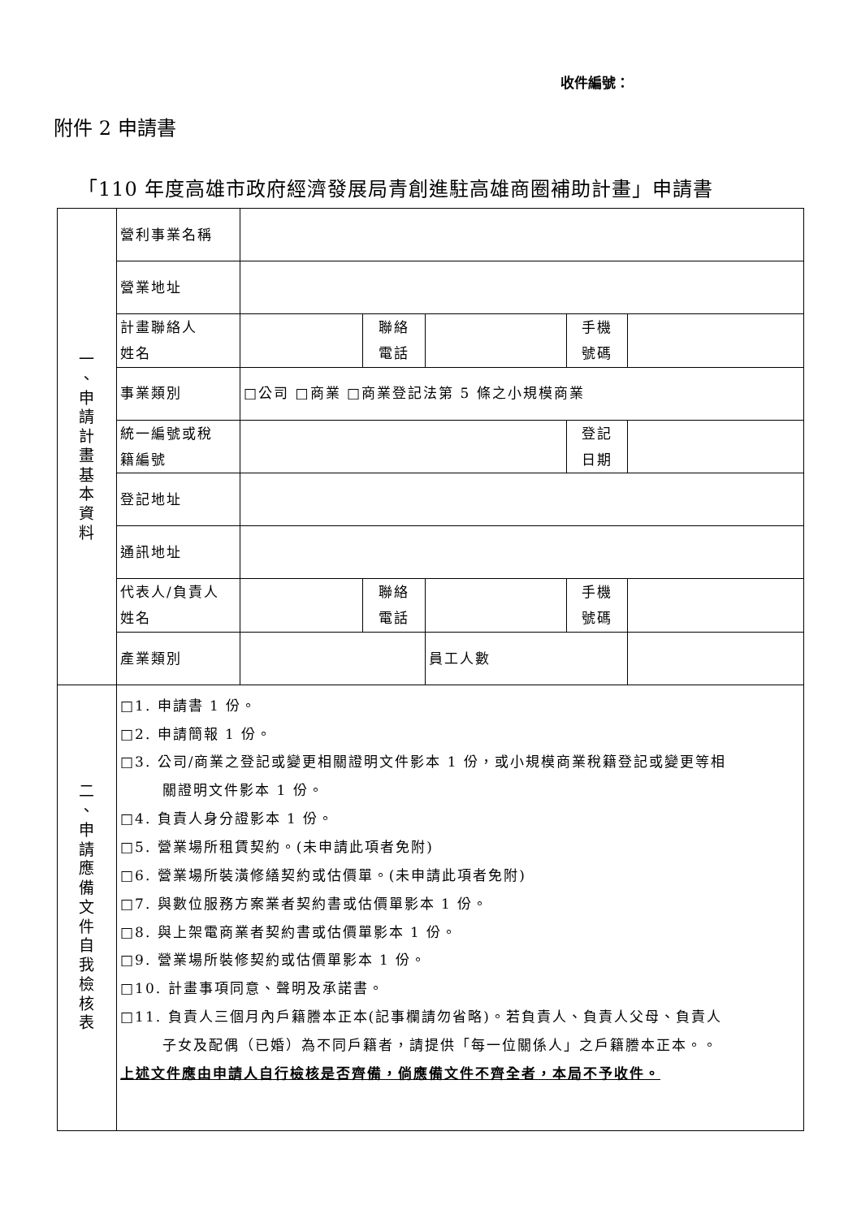收件編號：
附件 2 申請書
「110 年度高雄市政府經濟發展局青創進駐高雄商圈補助計畫」申請書
| 一 、 申 請 計 畫 基 本 資 料 | 營利事業名稱 | | | | | |
| | 營業地址 | | | | | |
| | 計畫聯絡人 姓名 | | 聯絡 電話 | | 手機 號碼 | |
| | 事業類別 | □公司 □商業 □商業登記法第 5 條之小規模商業 | | | | |
| | 統一編號或稅 籍編號 | | | | 登記 日期 | |
| | 登記地址 | | | | | |
| | 通訊地址 | | | | | |
| | 代表人/負責人 姓名 | | 聯絡 電話 | | 手機 號碼 | |
| | 產業類別 | | | 員工人數 | | |
| 二 、 申 請 應 備 文 件 自 我 檢 核 表 | □1. 申請書 1 份。 □2. 申請簡報 1 份。 □3. 公司/商業之登記或變更相關證明文件影本 1 份，或小規模商業稅籍登記或變更等相 關證明文件影本 1 份。 □4. 負責人身分證影本 1 份。 □5. 營業場所租賃契約。(未申請此項者免附) □6. 營業場所裝潢修繕契約或估價單。(未申請此項者免附) □7. 與數位服務方案業者契約書或估價單影本 1 份。 □8. 與上架電商業者契約書或估價單影本 1 份。 □9. 營業場所裝修契約或估價單影本 1 份。 □10. 計畫事項同意、聲明及承諾書。 □11. 負責人三個月內戶籍謄本正本(記事欄請勿省略)。若負責人、負責人父母、負責人 子女及配偶（已婚）為不同戶籍者，請提供「每一位關係人」之戶籍謄本正本。。 上述文件應由申請人自行檢核是否齊備，倘應備文件不齊全者，本局不予收件。 | | | | | |